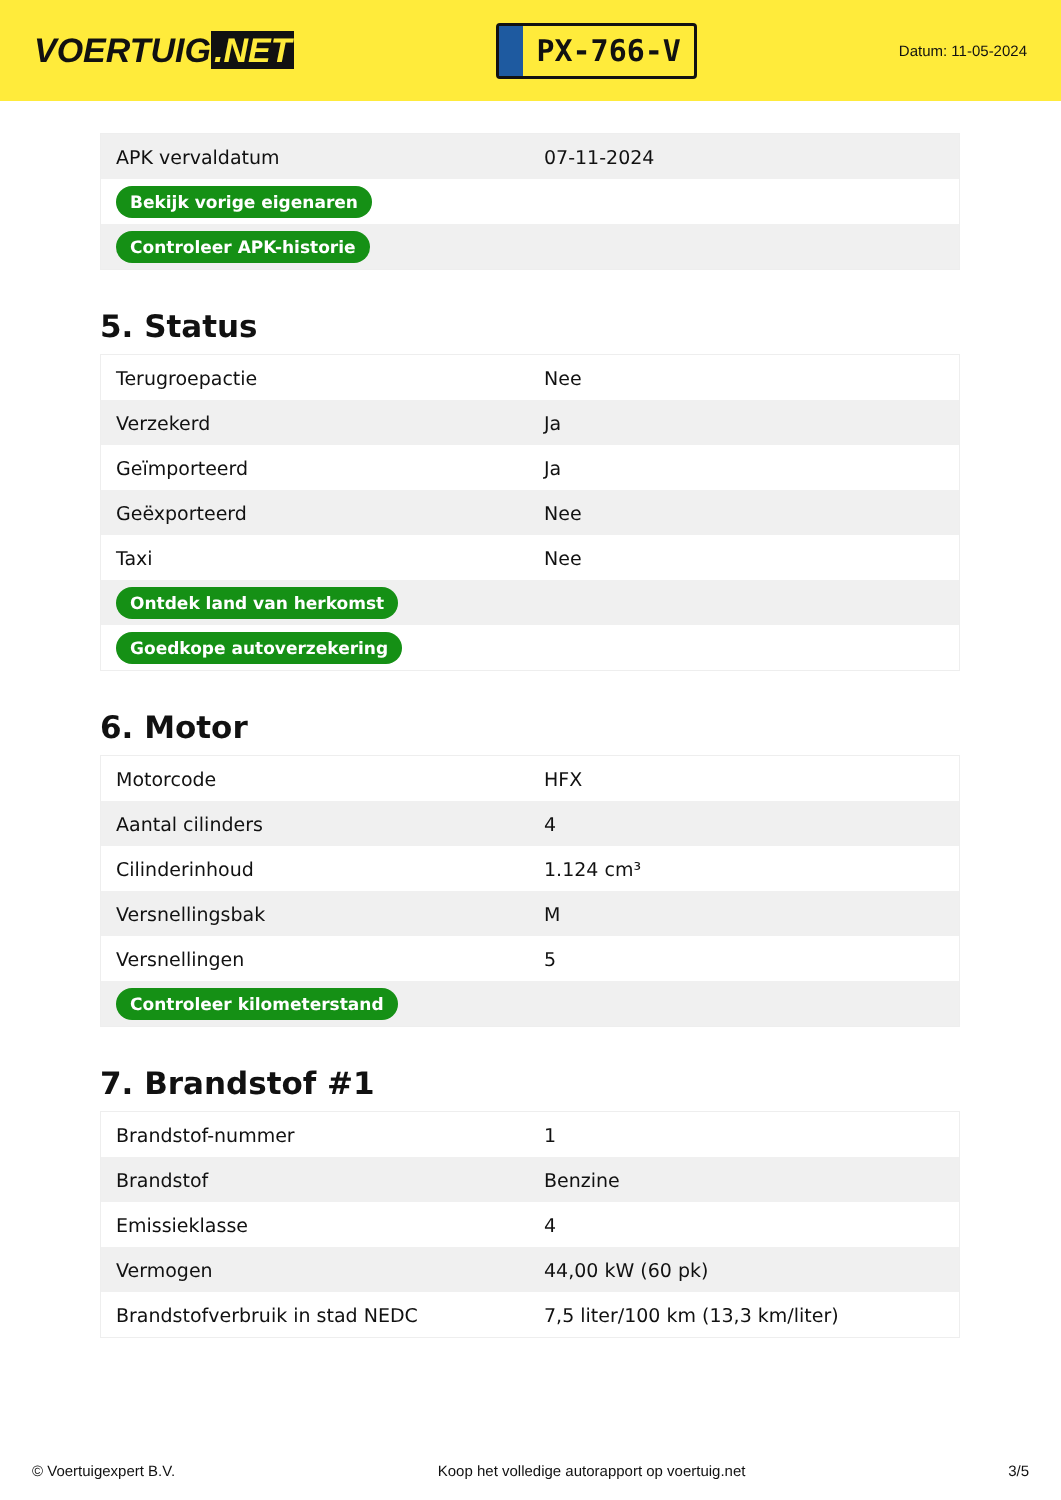VOERTUIG.NET
PX-766-V
Datum: 11-05-2024
| APK vervaldatum | 07-11-2024 |
| Bekijk vorige eigenaren | |
| Controleer APK-historie | |
5. Status
| Terugroepactie | Nee |
| Verzekerd | Ja |
| Geïmporteerd | Ja |
| Geëxporteerd | Nee |
| Taxi | Nee |
| Ontdek land van herkomst | |
| Goedkope autoverzekering | |
6. Motor
| Motorcode | HFX |
| Aantal cilinders | 4 |
| Cilinderinhoud | 1.124 cm³ |
| Versnellingsbak | M |
| Versnellingen | 5 |
| Controleer kilometerstand | |
7. Brandstof #1
| Brandstof-nummer | 1 |
| Brandstof | Benzine |
| Emissieklasse | 4 |
| Vermogen | 44,00 kW (60 pk) |
| Brandstofverbruik in stad NEDC | 7,5 liter/100 km (13,3 km/liter) |
© Voertuigexpert B.V. Koop het volledige autorapport op voertuig.net 3/5